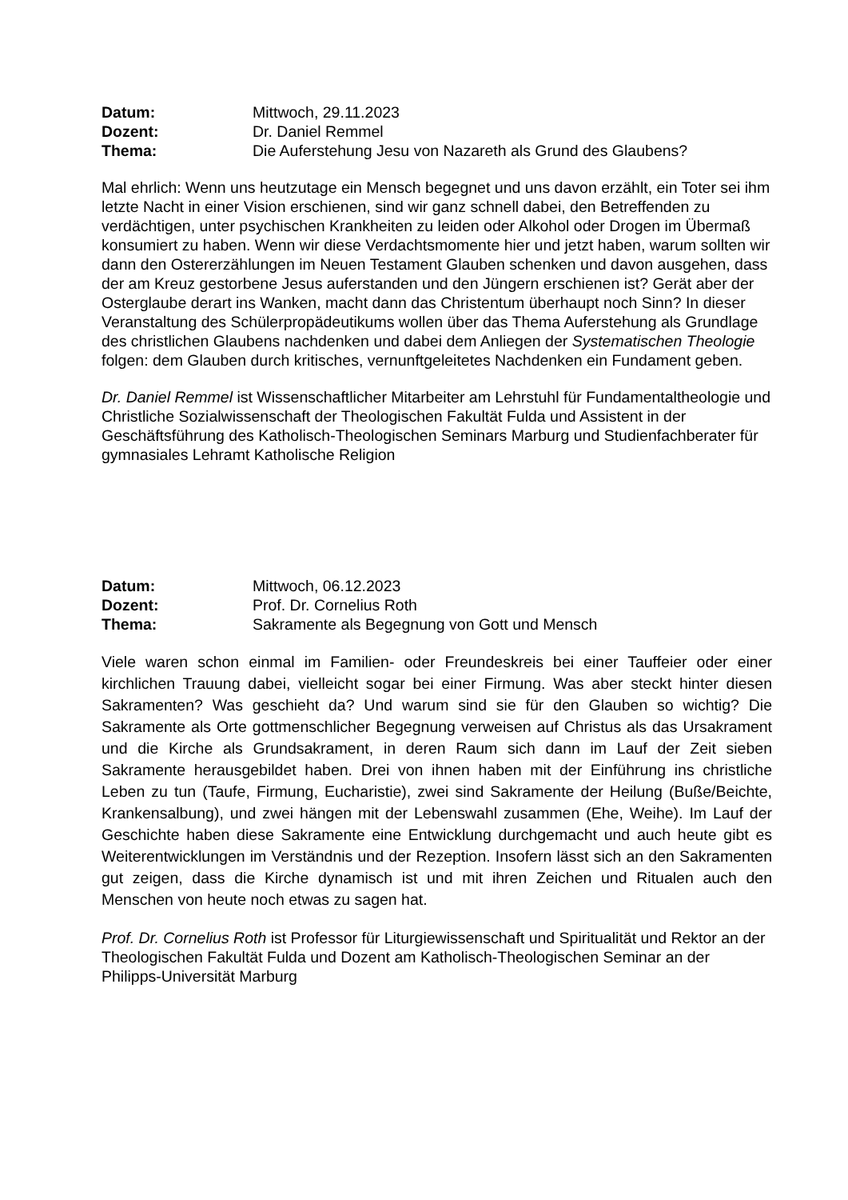Datum: Mittwoch, 29.11.2023 Dozent: Dr. Daniel Remmel Thema: Die Auferstehung Jesu von Nazareth als Grund des Glaubens?
Mal ehrlich: Wenn uns heutzutage ein Mensch begegnet und uns davon erzählt, ein Toter sei ihm letzte Nacht in einer Vision erschienen, sind wir ganz schnell dabei, den Betreffenden zu verdächtigen, unter psychischen Krankheiten zu leiden oder Alkohol oder Drogen im Übermaß konsumiert zu haben. Wenn wir diese Verdachtsmomente hier und jetzt haben, warum sollten wir dann den Ostererzählungen im Neuen Testament Glauben schenken und davon ausgehen, dass der am Kreuz gestorbene Jesus auferstanden und den Jüngern erschienen ist? Gerät aber der Osterglaube derart ins Wanken, macht dann das Christentum überhaupt noch Sinn? In dieser Veranstaltung des Schülerpropädeutikums wollen über das Thema Auferstehung als Grundlage des christlichen Glaubens nachdenken und dabei dem Anliegen der Systematischen Theologie folgen: dem Glauben durch kritisches, vernunftgeleitetes Nachdenken ein Fundament geben.
Dr. Daniel Remmel ist Wissenschaftlicher Mitarbeiter am Lehrstuhl für Fundamentaltheologie und Christliche Sozialwissenschaft der Theologischen Fakultät Fulda und Assistent in der Geschäftsführung des Katholisch-Theologischen Seminars Marburg und Studienfachberater für gymnasiales Lehramt Katholische Religion
Datum: Mittwoch, 06.12.2023 Dozent: Prof. Dr. Cornelius Roth Thema: Sakramente als Begegnung von Gott und Mensch
Viele waren schon einmal im Familien- oder Freundeskreis bei einer Tauffeier oder einer kirchlichen Trauung dabei, vielleicht sogar bei einer Firmung. Was aber steckt hinter diesen Sakramenten? Was geschieht da? Und warum sind sie für den Glauben so wichtig? Die Sakramente als Orte gottmenschlicher Begegnung verweisen auf Christus als das Ursakrament und die Kirche als Grundsakrament, in deren Raum sich dann im Lauf der Zeit sieben Sakramente herausgebildet haben. Drei von ihnen haben mit der Einführung ins christliche Leben zu tun (Taufe, Firmung, Eucharistie), zwei sind Sakramente der Heilung (Buße/Beichte, Krankensalbung), und zwei hängen mit der Lebenswahl zusammen (Ehe, Weihe). Im Lauf der Geschichte haben diese Sakramente eine Entwicklung durchgemacht und auch heute gibt es Weiterentwicklungen im Verständnis und der Rezeption. Insofern lässt sich an den Sakramenten gut zeigen, dass die Kirche dynamisch ist und mit ihren Zeichen und Ritualen auch den Menschen von heute noch etwas zu sagen hat.
Prof. Dr. Cornelius Roth ist Professor für Liturgiewissenschaft und Spiritualität und Rektor an der Theologischen Fakultät Fulda und Dozent am Katholisch-Theologischen Seminar an der Philipps-Universität Marburg